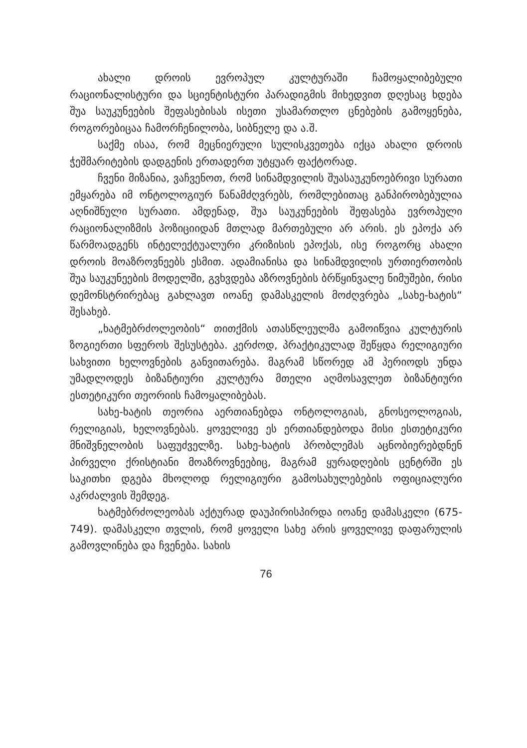ახალი დროის ევროპულ კულტურაში ჩამოყალიბებული რაციონალისტური და სციენტისტური პარადიგმის მიხედვით დღესაც ხდება შუა საუკუნეების შეფასებისას ისეთი უსამართლო ცნებების გამოყენება, როგორებიცაა ჩამორჩენილობა, სიბნელე და ა.შ.
საქმე ისაა, რომ მეცნიერული სულისკვეთება იქცა ახალი დროის ჭეშმარიტების დადგენის ერთადერთ უტყუარ ფაქტორად.
ჩვენი მიზანია, ვაჩვენოთ, რომ სინამდვილის შუასაუკუნოებრივი სურათი ემყარება იმ ონტოლოგიურ წანამძღვრებს, რომლებითაც განპირობებულია აღნიშნული სურათი. ამდენად, შუა საუკუნეების შეფასება ევროპული რაციონალიზმის პოზიციიდან მთლად მართებული არ არის. ეს ეპოქა არ წარმოადგენს ინტელექტუალური კრიზისის ეპოქას, ისე როგორც ახალი დროის მოაზროვნეებს ესმით. ადამიანისა და სინამდვილის ურთიერთობის შუა საუკუნეების მოდელში, გვხვდება აზროვნების ბრწყინვალე ნიმუშები, რისი დემონსტრირებაც გახლავთ იოანე დამასკელის მოძღვრება „სახე-ხატის“ შესახებ.
„ხატმებრძოლეობის“ თითქმის ათასწლეულმა გამოიწვია კულტურის ზოგიერთი სფეროს შესუსტება. კერძოდ, პრაქტიკულად შეწყდა რელიგიური სახვითი ხელოვნების განვითარება. მაგრამ სწორედ ამ პერიოდს უნდა უმადლოდეს ბიზანტიური კულტურა მთელი აღმოსავლეთ ბიზანტიური ესთეტიკური თეორიის ჩამოყალიბებას.
სახე-ხატის თეორია აერთიანებდა ონტოლოგიას, გნოსეოლოგიას, რელიგიას, ხელოვნებას. ყოველივე ეს ერთიანდებოდა მისი ესთეტიკური მნიშვნელობის საფუძველზე. სახე-ხატის პრობლემას აცნობიერებდნენ პირველი ქრისტიანი მოაზროვნეებიც, მაგრამ ყურადღების ცენტრში ეს საკითხი დგება მხოლოდ რელიგიური გამოსახულებების ოფიციალური აკრძალვის შემდეგ.
ხატმებრძოლეობას აქტურად დაუპირისპირდა იოანე დამასკელი (675-749). დამასკელი თვლის, რომ ყოველი სახე არის ყოველივე დაფარულის გამოვლინება და ჩვენება. სახის
76